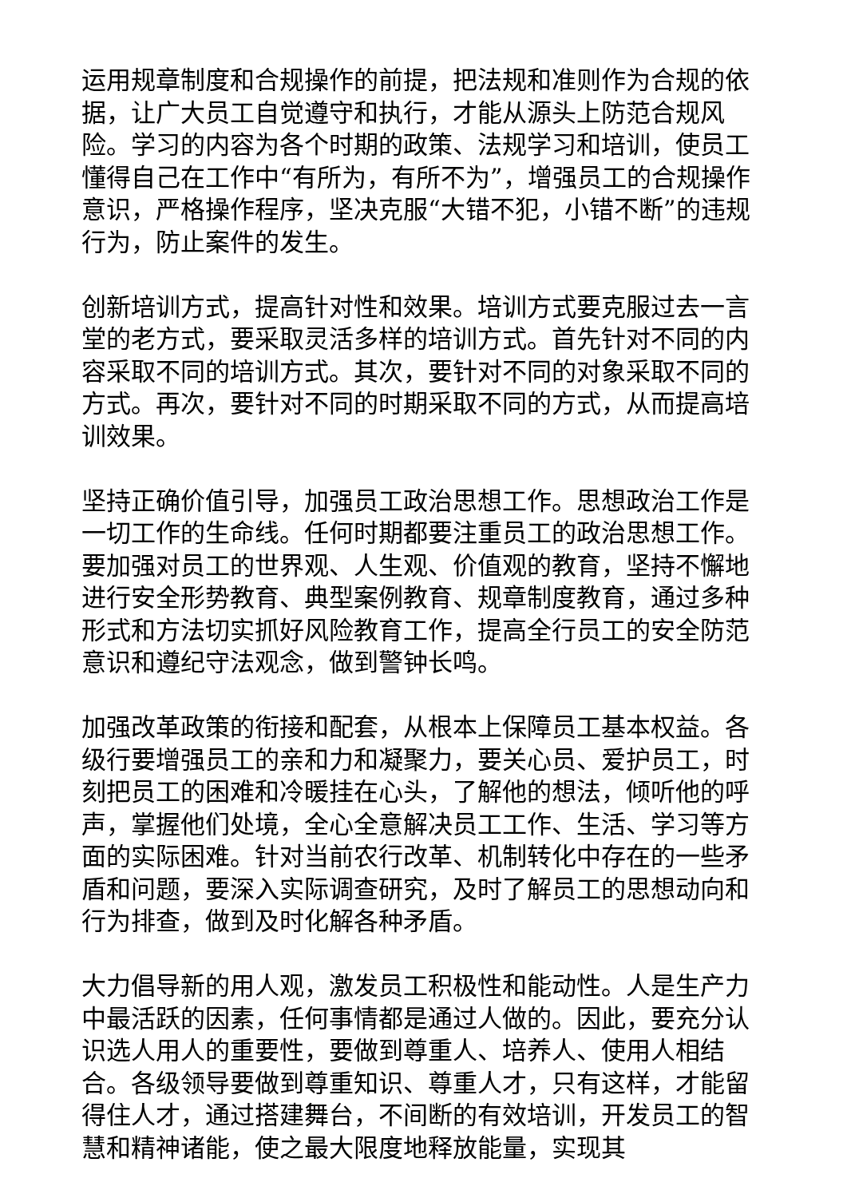运用规章制度和合规操作的前提，把法规和准则作为合规的依据，让广大员工自觉遵守和执行，才能从源头上防范合规风险。学习的内容为各个时期的政策、法规学习和培训，使员工懂得自己在工作中“有所为，有所不为”，增强员工的合规操作意识，严格操作程序，坚决克服“大错不犯，小错不断”的违规行为，防止案件的发生。
创新培训方式，提高针对性和效果。培训方式要克服过去一言堂的老方式，要采取灵活多样的培训方式。首先针对不同的内容采取不同的培训方式。其次，要针对不同的对象采取不同的方式。再次，要针对不同的时期采取不同的方式，从而提高培训效果。
坚持正确价值引导，加强员工政治思想工作。思想政治工作是一切工作的生命线。任何时期都要注重员工的政治思想工作。要加强对员工的世界观、人生观、价值观的教育，坚持不懈地进行安全形势教育、典型案例教育、规章制度教育，通过多种形式和方法切实抓好风险教育工作，提高全行员工的安全防范意识和遵纪守法观念，做到警钟长鸣。
加强改革政策的衔接和配套，从根本上保障员工基本权益。各级行要增强员工的亲和力和凝聚力，要关心员、爱护员工，时刻把员工的困难和冷暖挂在心头，了解他的想法，倾听他的呼声，掌握他们处境，全心全意解决员工工作、生活、学习等方面的实际困难。针对当前农行改革、机制转化中存在的一些矛盾和问题，要深入实际调查研究，及时了解员工的思想动向和行为排查，做到及时化解各种矛盾。
大力倡导新的用人观，激发员工积极性和能动性。人是生产力中最活跃的因素，任何事情都是通过人做的。因此，要充分认识选人用人的重要性，要做到尊重人、培养人、使用人相结合。各级领导要做到尊重知识、尊重人才，只有这样，才能留得住人才，通过搭建舞台，不间断的有效培训，开发员工的智慧和精神诸能，使之最大限度地释放能量，实现其